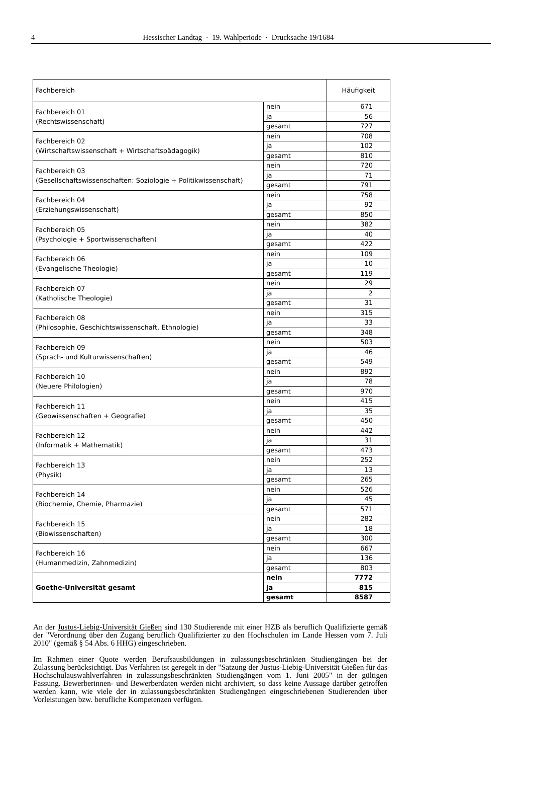4 Hessischer Landtag · 19. Wahlperiode · Drucksache 19/1684
| Fachbereich | | Häufigkeit |
| --- | --- | --- |
| Fachbereich 01 (Rechtswissenschaft) | nein | 671 |
| | ja | 56 |
| | gesamt | 727 |
| Fachbereich 02 (Wirtschaftswissenschaft + Wirtschaftspädagogik) | nein | 708 |
| | ja | 102 |
| | gesamt | 810 |
| Fachbereich 03 (Gesellschaftswissenschaften: Soziologie + Politikwissenschaft) | nein | 720 |
| | ja | 71 |
| | gesamt | 791 |
| Fachbereich 04 (Erziehungswissenschaft) | nein | 758 |
| | ja | 92 |
| | gesamt | 850 |
| Fachbereich 05 (Psychologie + Sportwissenschaften) | nein | 382 |
| | ja | 40 |
| | gesamt | 422 |
| Fachbereich 06 (Evangelische Theologie) | nein | 109 |
| | ja | 10 |
| | gesamt | 119 |
| Fachbereich 07 (Katholische Theologie) | nein | 29 |
| | ja | 2 |
| | gesamt | 31 |
| Fachbereich 08 (Philosophie, Geschichtswissenschaft, Ethnologie) | nein | 315 |
| | ja | 33 |
| | gesamt | 348 |
| Fachbereich 09 (Sprach- und Kulturwissenschaften) | nein | 503 |
| | ja | 46 |
| | gesamt | 549 |
| Fachbereich 10 (Neuere Philologien) | nein | 892 |
| | ja | 78 |
| | gesamt | 970 |
| Fachbereich 11 (Geowissenschaften + Geografie) | nein | 415 |
| | ja | 35 |
| | gesamt | 450 |
| Fachbereich 12 (Informatik + Mathematik) | nein | 442 |
| | ja | 31 |
| | gesamt | 473 |
| Fachbereich 13 (Physik) | nein | 252 |
| | ja | 13 |
| | gesamt | 265 |
| Fachbereich 14 (Biochemie, Chemie, Pharmazie) | nein | 526 |
| | ja | 45 |
| | gesamt | 571 |
| Fachbereich 15 (Biowissenschaften) | nein | 282 |
| | ja | 18 |
| | gesamt | 300 |
| Fachbereich 16 (Humanmedizin, Zahnmedizin) | nein | 667 |
| | ja | 136 |
| | gesamt | 803 |
| Goethe-Universität gesamt | nein | 7772 |
| | ja | 815 |
| | gesamt | 8587 |
An der Justus-Liebig-Universität Gießen sind 130 Studierende mit einer HZB als beruflich Qualifizierte gemäß der "Verordnung über den Zugang beruflich Qualifizierter zu den Hochschulen im Lande Hessen vom 7. Juli 2010" (gemäß § 54 Abs. 6 HHG) eingeschrieben.
Im Rahmen einer Quote werden Berufsausbildungen in zulassungsbeschränkten Studiengängen bei der Zulassung berücksichtigt. Das Verfahren ist geregelt in der "Satzung der Justus-Liebig-Universität Gießen für das Hochschulauswahlverfahren in zulassungsbeschränkten Studiengängen vom 1. Juni 2005" in der gültigen Fassung. Bewerberinnen- und Bewerberdaten werden nicht archiviert, so dass keine Aussage darüber getroffen werden kann, wie viele der in zulassungsbeschränkten Studiengängen eingeschriebenen Studierenden über Vorleistungen bzw. berufliche Kompetenzen verfügen.